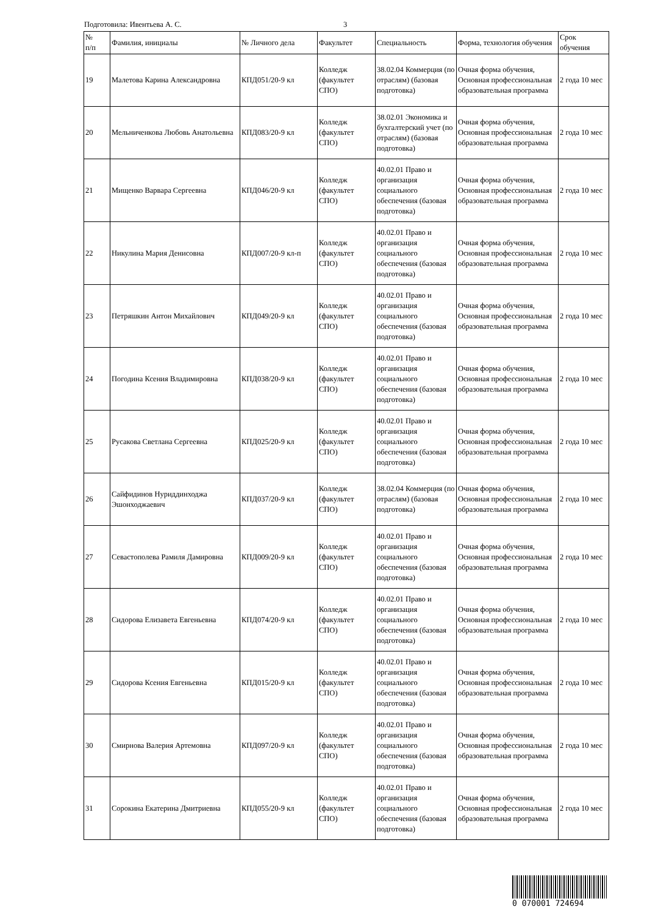Подготовила: Ивентьева А. С. 3
| № п/п | Фамилия, инициалы | № Личного дела | Факультет | Специальность | Форма, технология обучения | Срок обучения |
| --- | --- | --- | --- | --- | --- | --- |
| 19 | Малетова Карина Александровна | КПД051/20-9 кл | Колледж (факультет СПО) | 38.02.04 Коммерция (по отраслям) (базовая подготовка) | Очная форма обучения, Основная профессиональная образовательная программа | 2 года 10 мес |
| 20 | Мельниченкова Любовь Анатольевна | КПД083/20-9 кл | Колледж (факультет СПО) | 38.02.01 Экономика и бухгалтерский учет (по отраслям) (базовая подготовка) | Очная форма обучения, Основная профессиональная образовательная программа | 2 года 10 мес |
| 21 | Мищенко Варвара Сергеевна | КПД046/20-9 кл | Колледж (факультет СПО) | 40.02.01 Право и организация социального обеспечения (базовая подготовка) | Очная форма обучения, Основная профессиональная образовательная программа | 2 года 10 мес |
| 22 | Никулина Мария Денисовна | КПД007/20-9 кл-п | Колледж (факультет СПО) | 40.02.01 Право и организация социального обеспечения (базовая подготовка) | Очная форма обучения, Основная профессиональная образовательная программа | 2 года 10 мес |
| 23 | Петряшкин Антон Михайлович | КПД049/20-9 кл | Колледж (факультет СПО) | 40.02.01 Право и организация социального обеспечения (базовая подготовка) | Очная форма обучения, Основная профессиональная образовательная программа | 2 года 10 мес |
| 24 | Погодина Ксения Владимировна | КПД038/20-9 кл | Колледж (факультет СПО) | 40.02.01 Право и организация социального обеспечения (базовая подготовка) | Очная форма обучения, Основная профессиональная образовательная программа | 2 года 10 мес |
| 25 | Русакова Светлана Сергеевна | КПД025/20-9 кл | Колледж (факультет СПО) | 40.02.01 Право и организация социального обеспечения (базовая подготовка) | Очная форма обучения, Основная профессиональная образовательная программа | 2 года 10 мес |
| 26 | Сайфидинов Нуриддинходжа Эшонходжаевич | КПД037/20-9 кл | Колледж (факультет СПО) | 38.02.04 Коммерция (по отраслям) (базовая подготовка) | Очная форма обучения, Основная профессиональная образовательная программа | 2 года 10 мес |
| 27 | Севастополева Рамиля Дамировна | КПД009/20-9 кл | Колледж (факультет СПО) | 40.02.01 Право и организация социального обеспечения (базовая подготовка) | Очная форма обучения, Основная профессиональная образовательная программа | 2 года 10 мес |
| 28 | Сидорова Елизавета Евгеньевна | КПД074/20-9 кл | Колледж (факультет СПО) | 40.02.01 Право и организация социального обеспечения (базовая подготовка) | Очная форма обучения, Основная профессиональная образовательная программа | 2 года 10 мес |
| 29 | Сидорова Ксения Евгеньевна | КПД015/20-9 кл | Колледж (факультет СПО) | 40.02.01 Право и организация социального обеспечения (базовая подготовка) | Очная форма обучения, Основная профессиональная образовательная программа | 2 года 10 мес |
| 30 | Смирнова Валерия Артемовна | КПД097/20-9 кл | Колледж (факультет СПО) | 40.02.01 Право и организация социального обеспечения (базовая подготовка) | Очная форма обучения, Основная профессиональная образовательная программа | 2 года 10 мес |
| 31 | Сорокина Екатерина Дмитриевна | КПД055/20-9 кл | Колледж (факультет СПО) | 40.02.01 Право и организация социального обеспечения (базовая подготовка) | Очная форма обучения, Основная профессиональная образовательная программа | 2 года 10 мес |
0 070001 724694